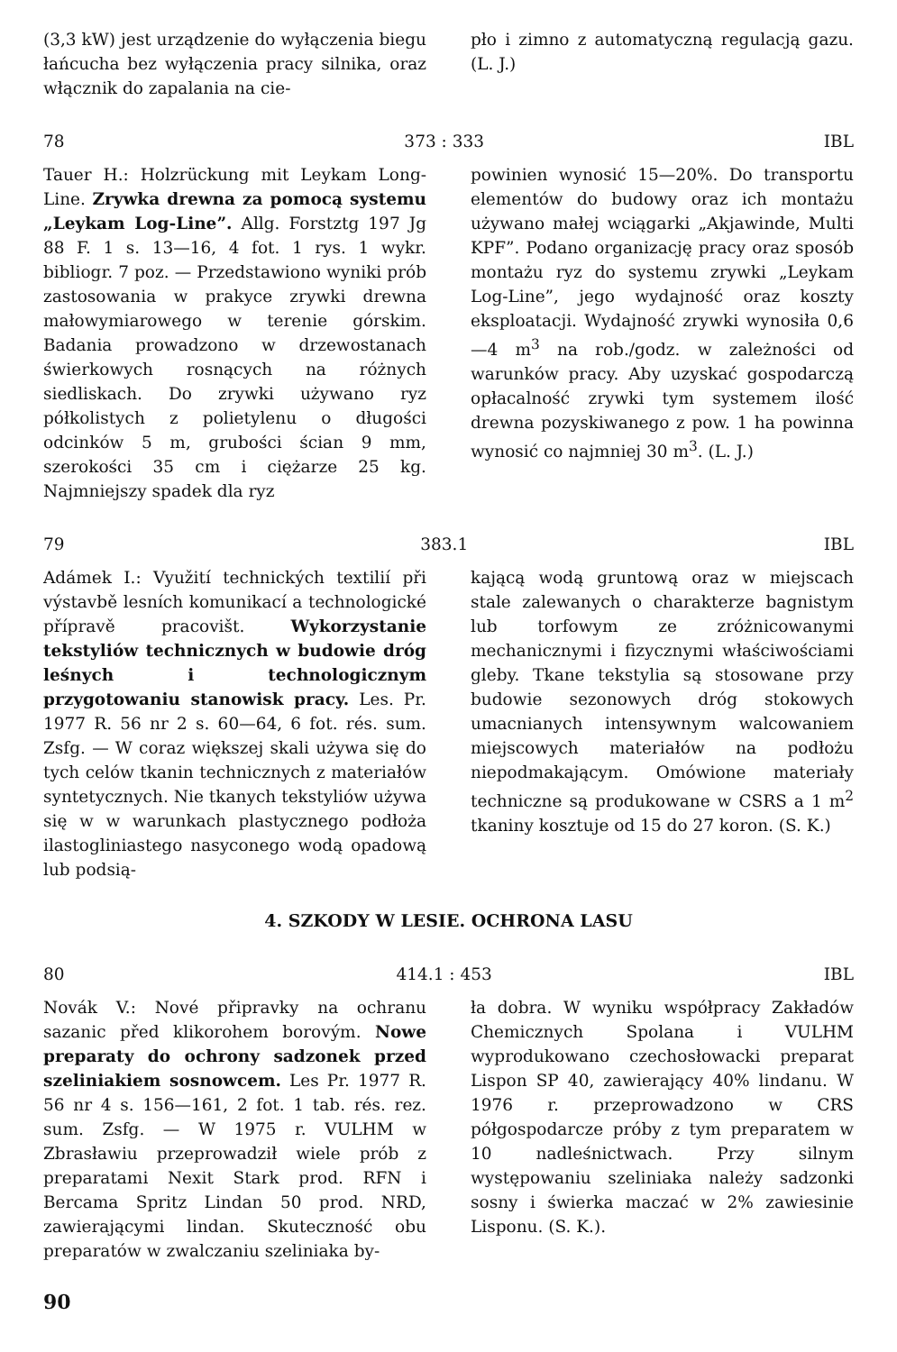(3,3 kW) jest urządzenie do wyłączenia biegu łańcucha bez wyłączenia pracy silnika, oraz włącznik do zapalania na cie-
pło i zimno z automatyczną regulacją gazu. (L. J.)
78 373 : 333 IBL
Tauer H.: Holzrückung mit Leykam Long-Line. Zrywka drewna za pomocą systemu „Leykam Log-Line”. Allg. Forstztg 197 Jg 88 F. 1 s. 13—16, 4 fot. 1 rys. 1 wykr. bibliogr. 7 poz. — Przedstawiono wyniki prób zastosowania w prakyce zrywki drewna małowymiarowego w terenie górskim. Badania prowadzono w drzewostanach świerkowych rosnących na różnych siedliskach. Do zrywki używano ryz półkolistych z polietylenu o długości odcinków 5 m, grubości ścian 9 mm, szerokości 35 cm i ciężarze 25 kg. Najmniejszy spadek dla ryz
powinien wynosić 15—20%. Do transportu elementów do budowy oraz ich montażu używano małej wciągarki „Akjawinde, Multi KPF”. Podano organizację pracy oraz sposób montażu ryz do systemu zrywki „Leykam Log-Line”, jego wydajność oraz koszty eksploatacji. Wydajność zrywki wynosiła 0,6—4 m<sup>3</sup> na rob./godz. w zależności od warunków pracy. Aby uzyskać gospodarczą opłacalność zrywki tym systemem ilość drewna pozyskiwanego z pow. 1 ha powinna wynosić co najmniej 30 m<sup>3</sup>. (L. J.)
79 383.1 IBL
Adámek I.: Využití technických textilií při výstavbě lesních komunikací a technologické přípravě pracovišt. Wykorzystanie tekstyliów technicznych w budowie dróg leśnych i technologicznym przygotowaniu stanowisk pracy. Les. Pr. 1977 R. 56 nr 2 s. 60—64, 6 fot. rés. sum. Zsfg. — W coraz większej skali używa się do tych celów tkanin technicznych z materiałów syntetycznych. Nie tkanych tekstyliów używa się w w warunkach plastycznego podłoża ilastogliniastego nasyconego wodą opadową lub podsią-
kającą wodą gruntową oraz w miejscach stale zalewanych o charakterze bagnistym lub torfowym ze zróżnicowanymi mechanicznymi i fizycznymi właściwościami gleby. Tkane tekstylia są stosowane przy budowie sezonowych dróg stokowych umacnianych intensywnym walcowaniem miejscowych materiałów na podłożu niepodmakającym. Omówione materiały techniczne są produkowane w CSRS a 1 m<sup>2</sup> tkaniny kosztuje od 15 do 27 koron. (S. K.)
4. SZKODY W LESIE. OCHRONA LASU
80 414.1 : 453 IBL
Novák V.: Nové připravky na ochranu sazanic před klikorohem borovým. Nowe preparaty do ochrony sadzonek przed szeliniakiem sosnowcem. Les Pr. 1977 R. 56 nr 4 s. 156—161, 2 fot. 1 tab. rés. rez. sum. Zsfg. — W 1975 r. VULHM w Zbrasławiu przeprowadził wiele prób z preparatami Nexit Stark prod. RFN i Bercama Spritz Lindan 50 prod. NRD, zawierającymi lindan. Skuteczność obu preparatów w zwalczaniu szeliniaka by-
ła dobra. W wyniku współpracy Zakładów Chemicznych Spolana i VULHM wyprodukowano czechosłowacki preparat Lispon SP 40, zawierający 40% lindanu. W 1976 r. przeprowadzono w CRS półgospodarcze próby z tym preparatem w 10 nadleśnictwach. Przy silnym występowaniu szeliniaka należy sadzonki sosny i świerka maczać w 2% zawiesinie Lisponu. (S. K.).
90